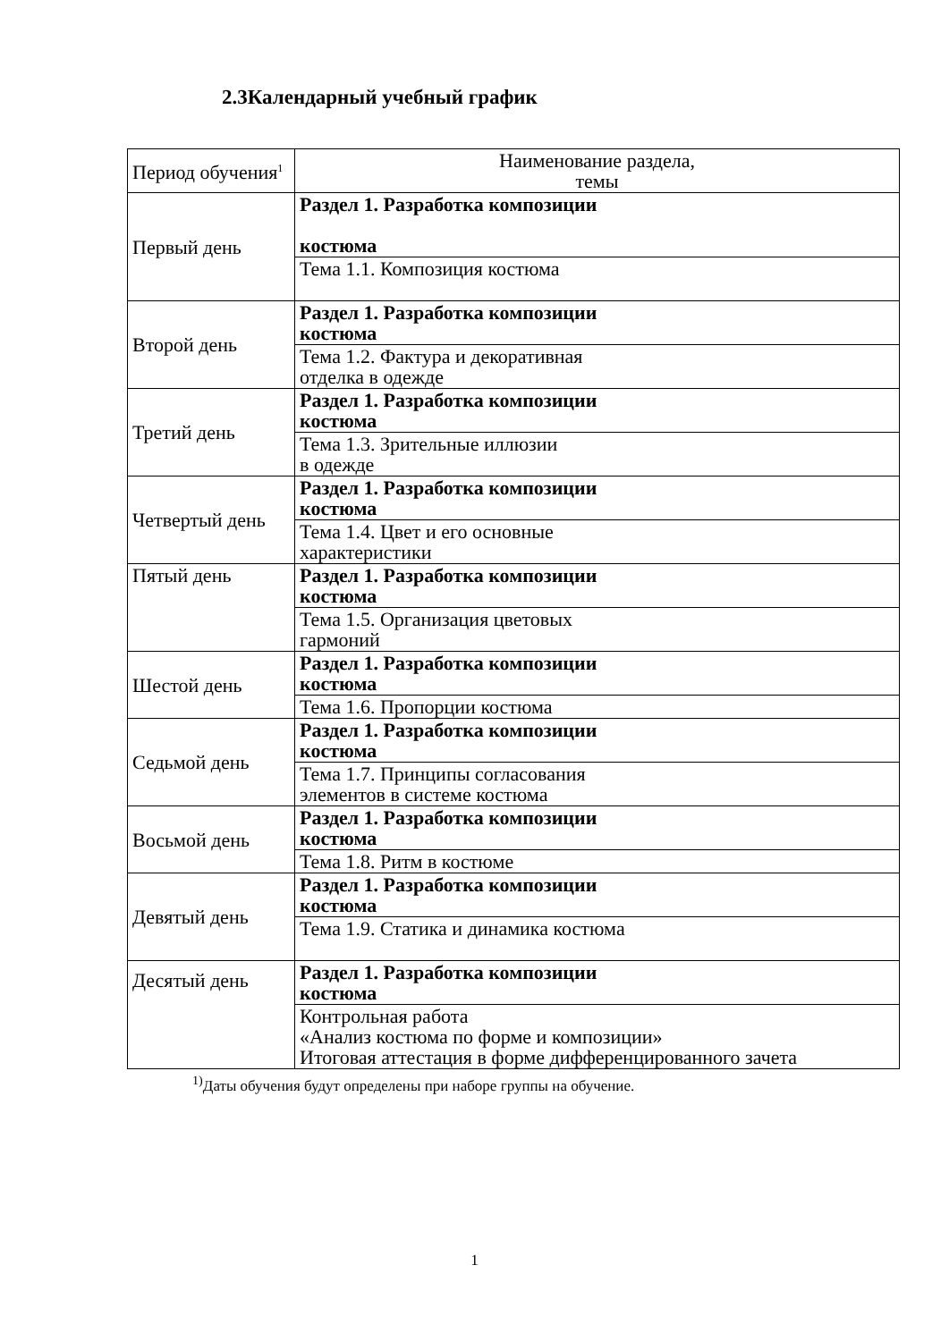2.3Календарный учебный график
| Период обучения<sup>1</sup> | Наименование раздела, темы |
| Первый день | Раздел 1. Разработка композиции костюма |
| | Тема 1.1. Композиция костюма |
| Второй день | Раздел 1. Разработка композиции костюма |
| | Тема 1.2. Фактура и декоративная отделка в одежде |
| Третий день | Раздел 1. Разработка композиции костюма |
| | Тема 1.3. Зрительные иллюзии в одежде |
| Четвертый день | Раздел 1. Разработка композиции костюма |
| | Тема 1.4. Цвет и его основные характеристики |
| Пятый день | Раздел 1. Разработка композиции костюма |
| | Тема 1.5. Организация цветовых гармоний |
| Шестой день | Раздел 1. Разработка композиции костюма |
| | Тема 1.6. Пропорции костюма |
| Седьмой день | Раздел 1. Разработка композиции костюма |
| | Тема 1.7. Принципы согласования элементов в системе костюма |
| Восьмой день | Раздел 1. Разработка композиции костюма |
| | Тема 1.8. Ритм в костюме |
| Девятый день | Раздел 1. Разработка композиции костюма |
| | Тема 1.9. Статика и динамика костюма |
| Десятый день | Раздел 1. Разработка композиции костюма |
| | Контрольная работа «Анализ костюма по форме и композиции» Итоговая аттестация в форме дифференцированного зачета |
<sup>1)</sup> Даты обучения будут определены при наборе группы на обучение.
1